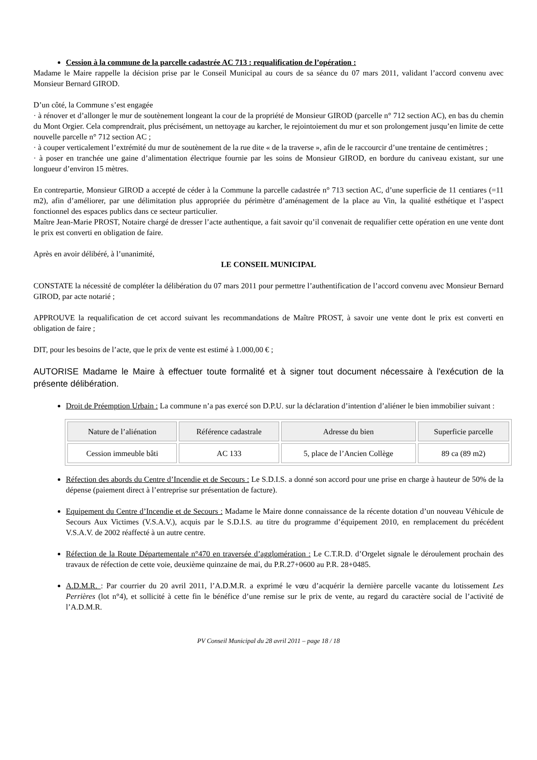Cession à la commune de la parcelle cadastrée AC 713 : requalification de l’opération :
Madame le Maire rappelle la décision prise par le Conseil Municipal au cours de sa séance du 07 mars 2011, validant l’accord convenu avec Monsieur Bernard GIROD.
D’un côté, la Commune s’est engagée
· à rénover et d’allonger le mur de soutènement longeant la cour de la propriété de Monsieur GIROD (parcelle n° 712 section AC), en bas du chemin du Mont Orgier. Cela comprendrait, plus précisément, un nettoyage au karcher, le rejointoiement du mur et son prolongement jusqu’en limite de cette nouvelle parcelle n° 712 section AC ;
· à couper verticalement l’extrémité du mur de soutènement de la rue dite « de la traverse », afin de le raccourcir d’une trentaine de centimètres ;
· à poser en tranchée une gaine d’alimentation électrique fournie par les soins de Monsieur GIROD, en bordure du caniveau existant, sur une longueur d’environ 15 mètres.
En contrepartie, Monsieur GIROD a accepté de céder à la Commune la parcelle cadastrée n° 713 section AC, d’une superficie de 11 centiares (=11 m2), afin d’améliorer, par une délimitation plus appropriée du périmètre d’aménagement de la place au Vin, la qualité esthétique et l’aspect fonctionnel des espaces publics dans ce secteur particulier.
Maître Jean-Marie PROST, Notaire chargé de dresser l’acte authentique, a fait savoir qu’il convenait de requalifier cette opération en une vente dont le prix est converti en obligation de faire.
Après en avoir délibéré, à l’unanimité,
LE CONSEIL MUNICIPAL
CONSTATE la nécessité de compléter la délibération du 07 mars 2011 pour permettre l’authentification de l’accord convenu avec Monsieur Bernard GIROD, par acte notarié ;
APPROUVE la requalification de cet accord suivant les recommandations de Maître PROST, à savoir une vente dont le prix est converti en obligation de faire ;
DIT, pour les besoins de l’acte, que le prix de vente est estimé à 1.000,00 € ;
AUTORISE Madame le Maire à effectuer toute formalité et à signer tout document nécessaire à l'exécution de la présente délibération.
Droit de Préemption Urbain : La commune n’a pas exercé son D.P.U. sur la déclaration d’intention d’aliéner le bien immobilier suivant :
| Nature de l’aliénation | Référence cadastrale | Adresse du bien | Superficie parcelle |
| --- | --- | --- | --- |
| Cession immeuble bâti | AC 133 | 5, place de l’Ancien Collège | 89 ca (89 m2) |
Réfection des abords du Centre d’Incendie et de Secours : Le S.D.I.S. a donné son accord pour une prise en charge à hauteur de 50% de la dépense (paiement direct à l’entreprise sur présentation de facture).
Equipement du Centre d’Incendie et de Secours : Madame le Maire donne connaissance de la récente dotation d’un nouveau Véhicule de Secours Aux Victimes (V.S.A.V.), acquis par le S.D.I.S. au titre du programme d’équipement 2010, en remplacement du précédent V.S.A.V. de 2002 réaffecté à un autre centre.
Réfection de la Route Départementale n°470 en traversée d’agglomération : Le C.T.R.D. d’Orgelet signale le déroulement prochain des travaux de réfection de cette voie, deuxième quinzaine de mai, du P.R.27+0600 au P.R. 28+0485.
A.D.M.R. : Par courrier du 20 avril 2011, l’A.D.M.R. a exprimé le vœu d’acquérir la dernière parcelle vacante du lotissement Les Perrières (lot n°4), et sollicité à cette fin le bénéfice d’une remise sur le prix de vente, au regard du caractère social de l’activité de l’A.D.M.R.
PV Conseil Municipal du 28 avril 2011 – page 18 / 18